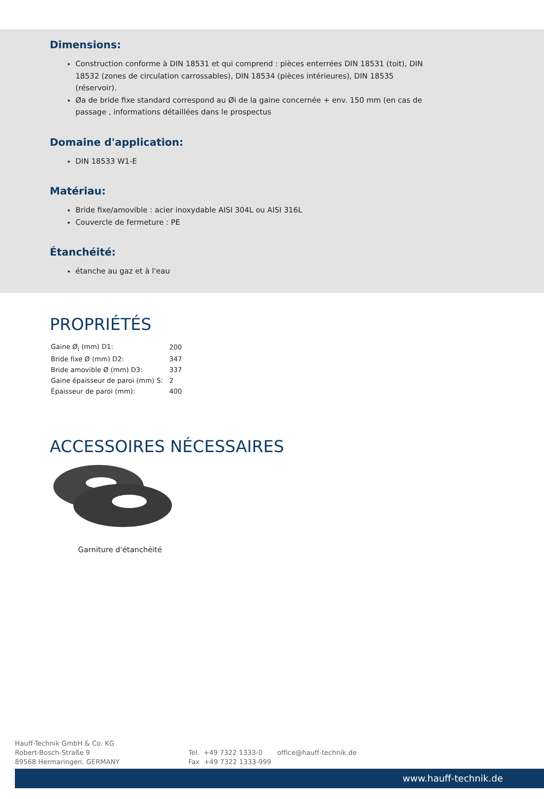Dimensions:
Construction conforme à DIN 18531 et qui comprend : pièces enterrées DIN 18531 (toit), DIN 18532 (zones de circulation carrossables), DIN 18534 (pièces intérieures), DIN 18535 (réservoir).
Øa de bride fixe standard correspond au Øi de la gaine concernée + env. 150 mm (en cas de passage , informations détaillées dans le prospectus
Domaine d'application:
DIN 18533 W1-E
Matériau:
Bride fixe/amovible : acier inoxydable AISI 304L ou AISI 316L
Couvercle de fermeture : PE
Étanchéité:
étanche au gaz et à l'eau
PROPRIÉTÉS
| Gaine Ø<sub>i</sub> (mm) D1: | 200 |
| Bride fixe Ø (mm) D2: | 347 |
| Bride amovible Ø (mm) D3: | 337 |
| Gaine épaisseur de paroi (mm) S: | 2 |
| Épaisseur de paroi (mm): | 400 |
ACCESSOIRES NÉCESSAIRES
Garniture d'étanchéité
Hauff-Technik GmbH & Co. KG
Robert-Bosch-Straße 9
89568 Hermaringen, GERMANY
Tel. +49 7322 1333-0
Fax +49 7322 1333-999
office@hauff-technik.de
www.hauff-technik.de